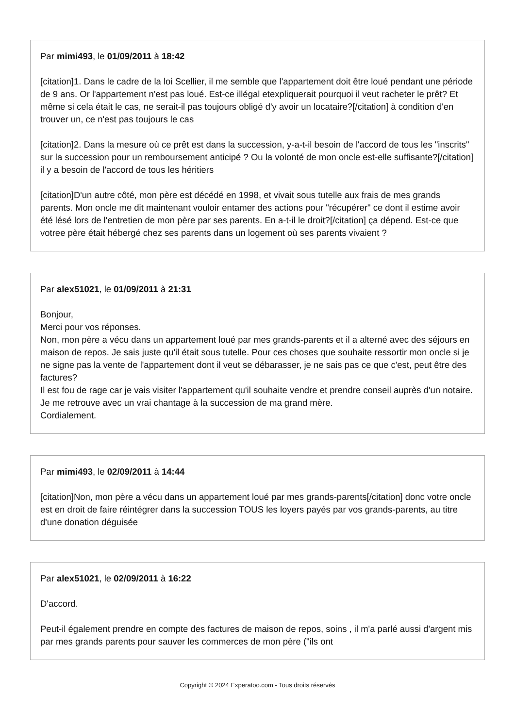Par mimi493, le 01/09/2011 à 18:42
[citation]1. Dans le cadre de la loi Scellier, il me semble que l'appartement doit être loué pendant une période de 9 ans. Or l'appartement n'est pas loué. Est-ce illégal etexpliquerait pourquoi il veut racheter le prêt? Et même si cela était le cas, ne serait-il pas toujours obligé d'y avoir un locataire?[/citation] à condition d'en trouver un, ce n'est pas toujours le cas
[citation]2. Dans la mesure où ce prêt est dans la succession, y-a-t-il besoin de l'accord de tous les "inscrits" sur la succession pour un remboursement anticipé ? Ou la volonté de mon oncle est-elle suffisante?[/citation] il y a besoin de l'accord de tous les héritiers
[citation]D'un autre côté, mon père est décédé en 1998, et vivait sous tutelle aux frais de mes grands parents. Mon oncle me dit maintenant vouloir entamer des actions pour "récupérer" ce dont il estime avoir été lésé lors de l'entretien de mon père par ses parents. En a-t-il le droit?[/citation] ça dépend. Est-ce que votree père était hébergé chez ses parents dans un logement où ses parents vivaient ?
Par alex51021, le 01/09/2011 à 21:31
Bonjour,
Merci pour vos réponses.
Non, mon père a vécu dans un appartement loué par mes grands-parents et il a alterné avec des séjours en maison de repos. Je sais juste qu'il était sous tutelle. Pour ces choses que souhaite ressortir mon oncle si je ne signe pas la vente de l'appartement dont il veut se débarasser, je ne sais pas ce que c'est, peut être des factures?
Il est fou de rage car je vais visiter l'appartement qu'il souhaite vendre et prendre conseil auprès d'un notaire. Je me retrouve avec un vrai chantage à la succession de ma grand mère.
Cordialement.
Par mimi493, le 02/09/2011 à 14:44
[citation]Non, mon père a vécu dans un appartement loué par mes grands-parents[/citation] donc votre oncle est en droit de faire réintégrer dans la succession TOUS les loyers payés par vos grands-parents, au titre d'une donation déguisée
Par alex51021, le 02/09/2011 à 16:22
D'accord.
Peut-il également prendre en compte des factures de maison de repos, soins , il m'a parlé aussi d'argent mis par mes grands parents pour sauver les commerces de mon père ("ils ont
Copyright © 2024 Experatoo.com - Tous droits réservés